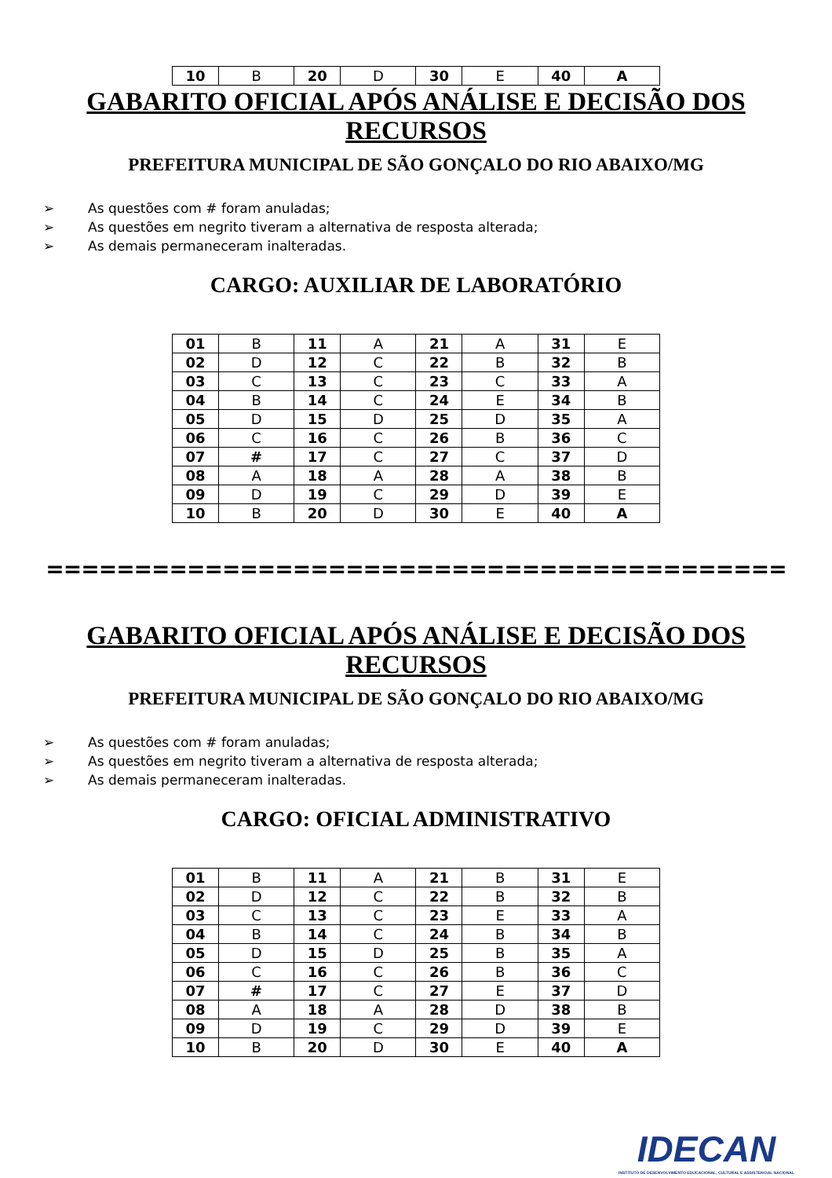| 10 | B | 20 | D | 30 | E | 40 | A |
GABARITO OFICIAL APÓS ANÁLISE E DECISÃO DOS RECURSOS
PREFEITURA MUNICIPAL DE SÃO GONÇALO DO RIO ABAIXO/MG
➢ As questões com # foram anuladas;
➢ As questões em negrito tiveram a alternativa de resposta alterada;
➢ As demais permaneceram inalteradas.
CARGO: AUXILIAR DE LABORATÓRIO
| 01 | B | 11 | A | 21 | A | 31 | E |
| 02 | D | 12 | C | 22 | B | 32 | B |
| 03 | C | 13 | C | 23 | C | 33 | A |
| 04 | B | 14 | C | 24 | E | 34 | B |
| 05 | D | 15 | D | 25 | D | 35 | A |
| 06 | C | 16 | C | 26 | B | 36 | C |
| 07 | # | 17 | C | 27 | C | 37 | D |
| 08 | A | 18 | A | 28 | A | 38 | B |
| 09 | D | 19 | C | 29 | D | 39 | E |
| 10 | B | 20 | D | 30 | E | 40 | A |
==========================================
GABARITO OFICIAL APÓS ANÁLISE E DECISÃO DOS RECURSOS
PREFEITURA MUNICIPAL DE SÃO GONÇALO DO RIO ABAIXO/MG
➢ As questões com # foram anuladas;
➢ As questões em negrito tiveram a alternativa de resposta alterada;
➢ As demais permaneceram inalteradas.
CARGO: OFICIAL ADMINISTRATIVO
| 01 | B | 11 | A | 21 | B | 31 | E |
| 02 | D | 12 | C | 22 | B | 32 | B |
| 03 | C | 13 | C | 23 | E | 33 | A |
| 04 | B | 14 | C | 24 | B | 34 | B |
| 05 | D | 15 | D | 25 | B | 35 | A |
| 06 | C | 16 | C | 26 | B | 36 | C |
| 07 | # | 17 | C | 27 | E | 37 | D |
| 08 | A | 18 | A | 28 | D | 38 | B |
| 09 | D | 19 | C | 29 | D | 39 | E |
| 10 | B | 20 | D | 30 | E | 40 | A |
IDECAN
INSTITUTO DE DESENVOLVIMENTO EDUCACIONAL, CULTURAL E ASSISTENCIAL NACIONAL